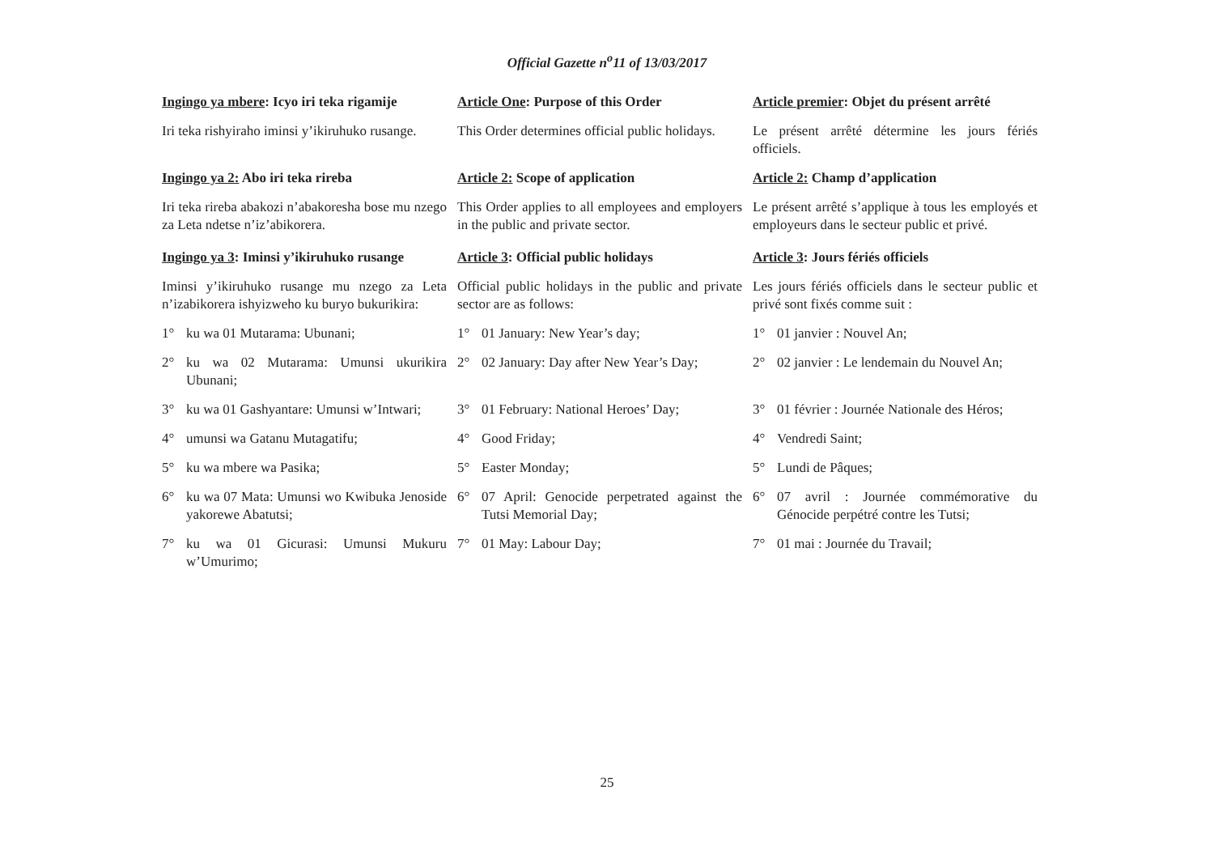Official Gazette n<sup>o</sup>11 of 13/03/2017
Ingingo ya mbere: Icyo iri teka rigamije
Article One: Purpose of this Order Article premier: Objet du présent arrêté
Iri teka rishyiraho iminsi y’ikiruhuko rusange.
This Order determines official public holidays.
Le présent arrêté détermine les jours fériés officiels.
Ingingo ya 2: Abo iri teka rireba Article 2: Scope of application Article 2: Champ d’application
Iri teka rireba abakozi n’abakoresha bose mu nzego za Leta ndetse n’iz’abikorera.
This Order applies to all employees and employers in the public and private sector.
Le présent arrêté s’applique à tous les employés et employeurs dans le secteur public et privé.
Ingingo ya 3: Iminsi y’ikiruhuko rusange
Article 3: Official public holidays
Article 3: Jours fériés officiels
Iminsi y’ikiruhuko rusange mu nzego za Leta n’izabikorera ishyizweho ku buryo bukurikira:
Official public holidays in the public and private sector are as follows:
Les jours fériés officiels dans le secteur public et privé sont fixés comme suit :
1° ku wa 01 Mutarama: Ubunani; 1° 01 January: New Year’s day; 1° 01 janvier : Nouvel An;
2° ku wa 02 Mutarama: Umunsi ukurikira Ubunani;
2° 02 January: Day after New Year’s Day;
2° 02 janvier : Le lendemain du Nouvel An;
3° ku wa 01 Gashyantare: Umunsi w’Intwari;
3° 01 February: National Heroes’ Day;
3° 01 février : Journée Nationale des Héros;
4° umunsi wa Gatanu Mutagatifu; 4° Good Friday; 4° Vendredi Saint;
5° ku wa mbere wa Pasika; 5° Easter Monday; 5° Lundi de Pâques;
6° ku wa 07 Mata: Umunsi wo Kwibuka Jenoside yakorewe Abatutsi;
6° 07 April: Genocide perpetrated against the Tutsi Memorial Day;
6° 07 avril : Journée commémorative du Génocide perpétré contre les Tutsi;
7° ku wa 01 Gicurasi: Umunsi Mukuru w’Umurimo;
7° 01 May: Labour Day; 7° 01 mai : Journée du Travail;
25